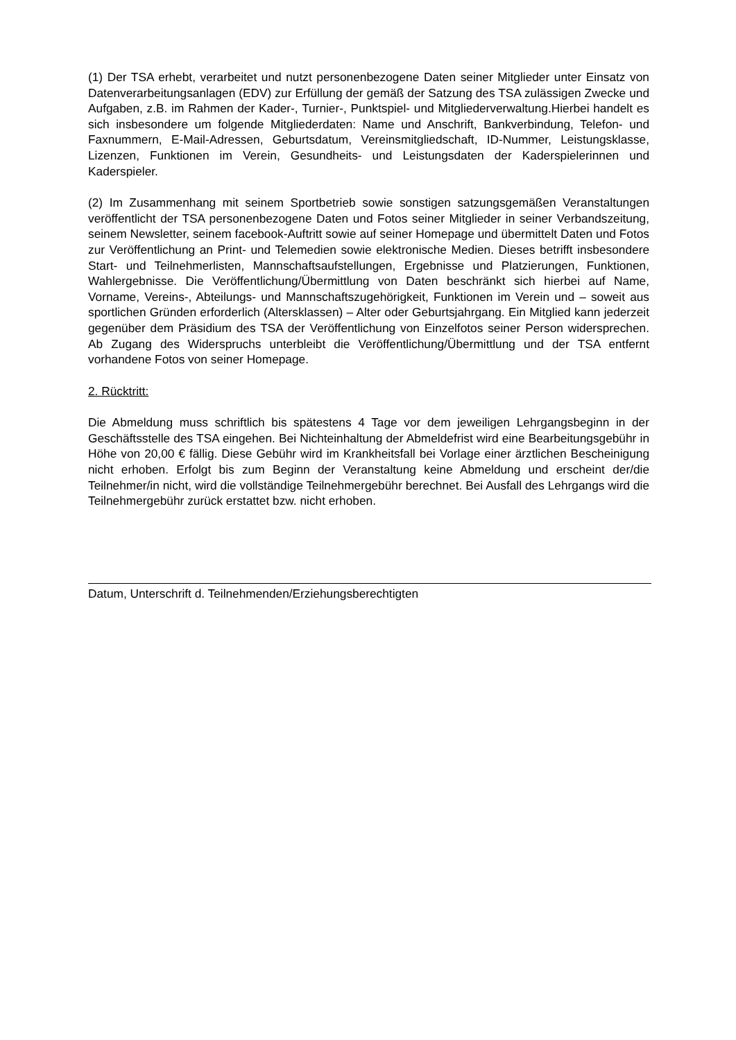(1) Der TSA erhebt, verarbeitet und nutzt personenbezogene Daten seiner Mitglieder unter Einsatz von Datenverarbeitungsanlagen (EDV) zur Erfüllung der gemäß der Satzung des TSA zulässigen Zwecke und Aufgaben, z.B. im Rahmen der Kader-, Turnier-, Punktspiel- und Mitgliederverwaltung.Hierbei handelt es sich insbesondere um folgende Mitgliederdaten: Name und Anschrift, Bankverbindung, Telefon- und Faxnummern, E-Mail-Adressen, Geburtsdatum, Vereinsmitgliedschaft, ID-Nummer, Leistungsklasse, Lizenzen, Funktionen im Verein, Gesundheits- und Leistungsdaten der Kaderspielerinnen und Kaderspieler.
(2) Im Zusammenhang mit seinem Sportbetrieb sowie sonstigen satzungsgemäßen Veranstaltungen veröffentlicht der TSA personenbezogene Daten und Fotos seiner Mitglieder in seiner Verbandszeitung, seinem Newsletter, seinem facebook-Auftritt sowie auf seiner Homepage und übermittelt Daten und Fotos zur Veröffentlichung an Print- und Telemedien sowie elektronische Medien. Dieses betrifft insbesondere Start- und Teilnehmerlisten, Mannschaftsaufstellungen, Ergebnisse und Platzierungen, Funktionen, Wahlergebnisse. Die Veröffentlichung/Übermittlung von Daten beschränkt sich hierbei auf Name, Vorname, Vereins-, Abteilungs- und Mannschaftszugehörigkeit, Funktionen im Verein und – soweit aus sportlichen Gründen erforderlich (Altersklassen) – Alter oder Geburtsjahrgang. Ein Mitglied kann jederzeit gegenüber dem Präsidium des TSA der Veröffentlichung von Einzelfotos seiner Person widersprechen. Ab Zugang des Widerspruchs unterbleibt die Veröffentlichung/Übermittlung und der TSA entfernt vorhandene Fotos von seiner Homepage.
2. Rücktritt:
Die Abmeldung muss schriftlich bis spätestens 4 Tage vor dem jeweiligen Lehrgangsbeginn in der Geschäftsstelle des TSA eingehen. Bei Nichteinhaltung der Abmeldefrist wird eine Bearbeitungsgebühr in Höhe von 20,00 € fällig. Diese Gebühr wird im Krankheitsfall bei Vorlage einer ärztlichen Bescheinigung nicht erhoben. Erfolgt bis zum Beginn der Veranstaltung keine Abmeldung und erscheint der/die Teilnehmer/in nicht, wird die vollständige Teilnehmergebühr berechnet. Bei Ausfall des Lehrgangs wird die Teilnehmergebühr zurück erstattet bzw. nicht erhoben.
Datum, Unterschrift d. Teilnehmenden/Erziehungsberechtigten